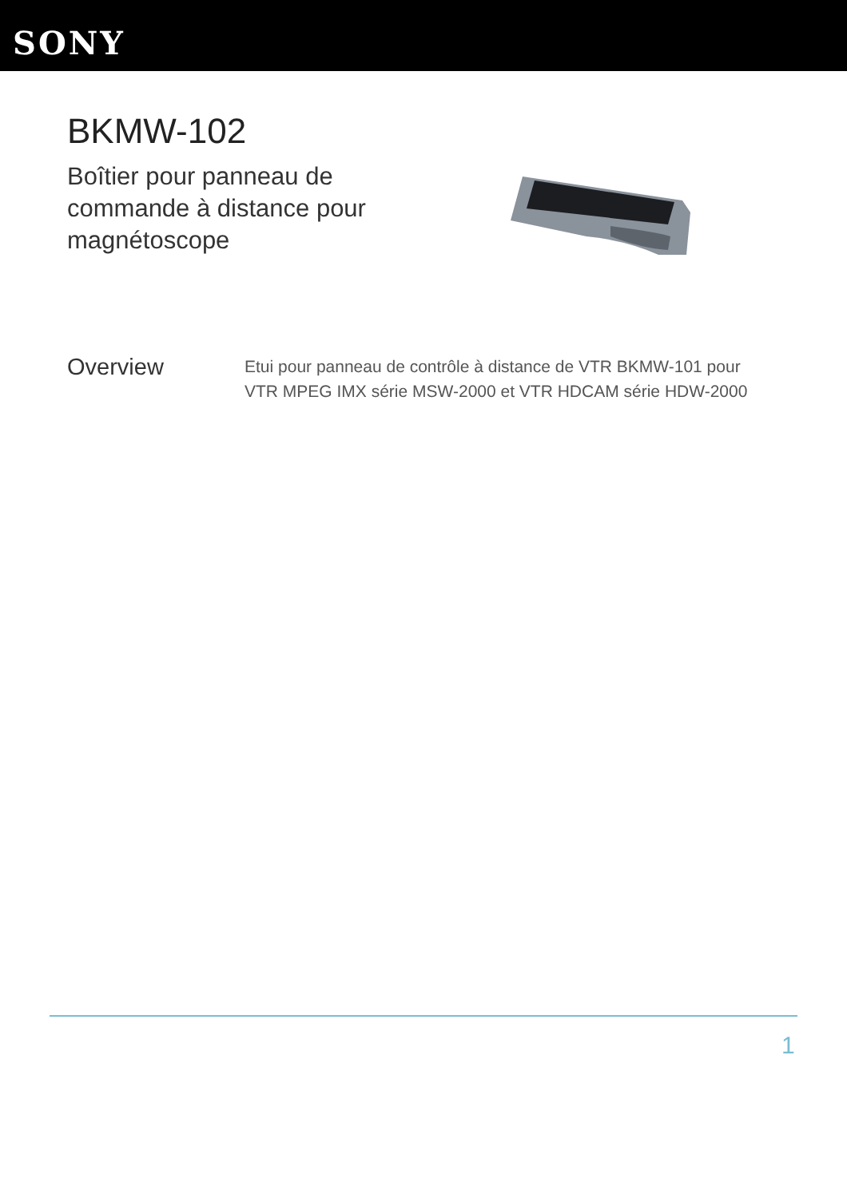SONY
BKMW-102
Boîtier pour panneau de commande à distance pour magnétoscope
Overview
Etui pour panneau de contrôle à distance de VTR BKMW-101 pour VTR MPEG IMX série MSW-2000 et VTR HDCAM série HDW-2000
1